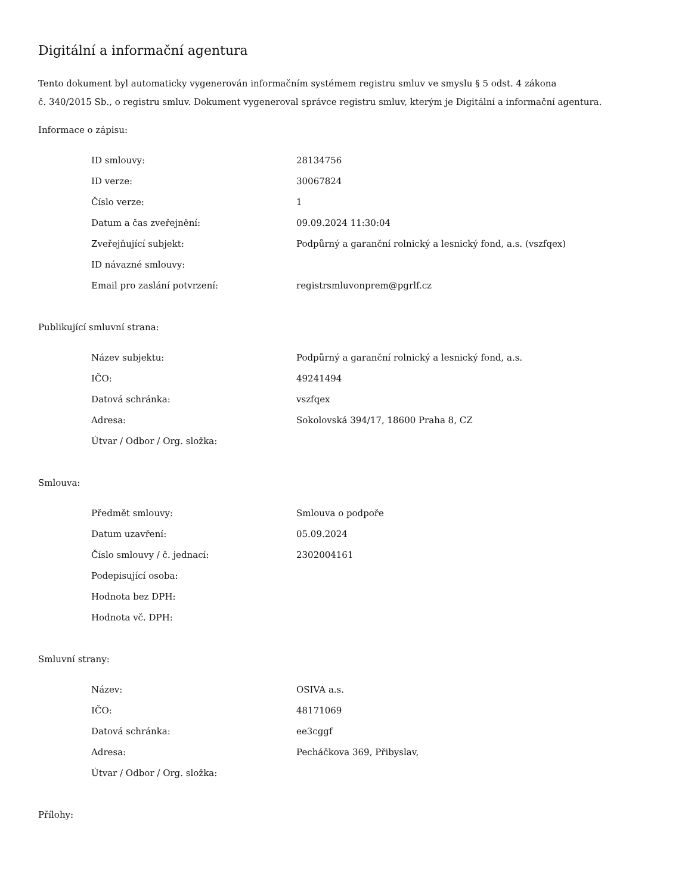Digitální a informační agentura
Tento dokument byl automaticky vygenerován informačním systémem registru smluv ve smyslu § 5 odst. 4 zákona
č. 340/2015 Sb., o registru smluv. Dokument vygeneroval správce registru smluv, kterým je Digitální a informační agentura.
Informace o zápisu:
| ID smlouvy: | 28134756 |
| ID verze: | 30067824 |
| Číslo verze: | 1 |
| Datum a čas zveřejnění: | 09.09.2024 11:30:04 |
| Zveřejňující subjekt: | Podpůrný a garanční rolnický a lesnický fond, a.s. (vszfqex) |
| ID návazné smlouvy: | |
| Email pro zaslání potvrzení: | registrsmluvonprem@pgrlf.cz |
Publikující smluvní strana:
| Název subjektu: | Podpůrný a garanční rolnický a lesnický fond, a.s. |
| IČO: | 49241494 |
| Datová schránka: | vszfqex |
| Adresa: | Sokolovská 394/17, 18600 Praha 8, CZ |
| Útvar / Odbor / Org. složka: | |
Smlouva:
| Předmět smlouvy: | Smlouva o podpoře |
| Datum uzavření: | 05.09.2024 |
| Číslo smlouvy / č. jednací: | 2302004161 |
| Podepisující osoba: | |
| Hodnota bez DPH: | |
| Hodnota vč. DPH: | |
Smluvní strany:
| Název: | OSIVA a.s. |
| IČO: | 48171069 |
| Datová schránka: | ee3cggf |
| Adresa: | Pecháčkova 369, Přibyslav, |
| Útvar / Odbor / Org. složka: | |
Přílohy: